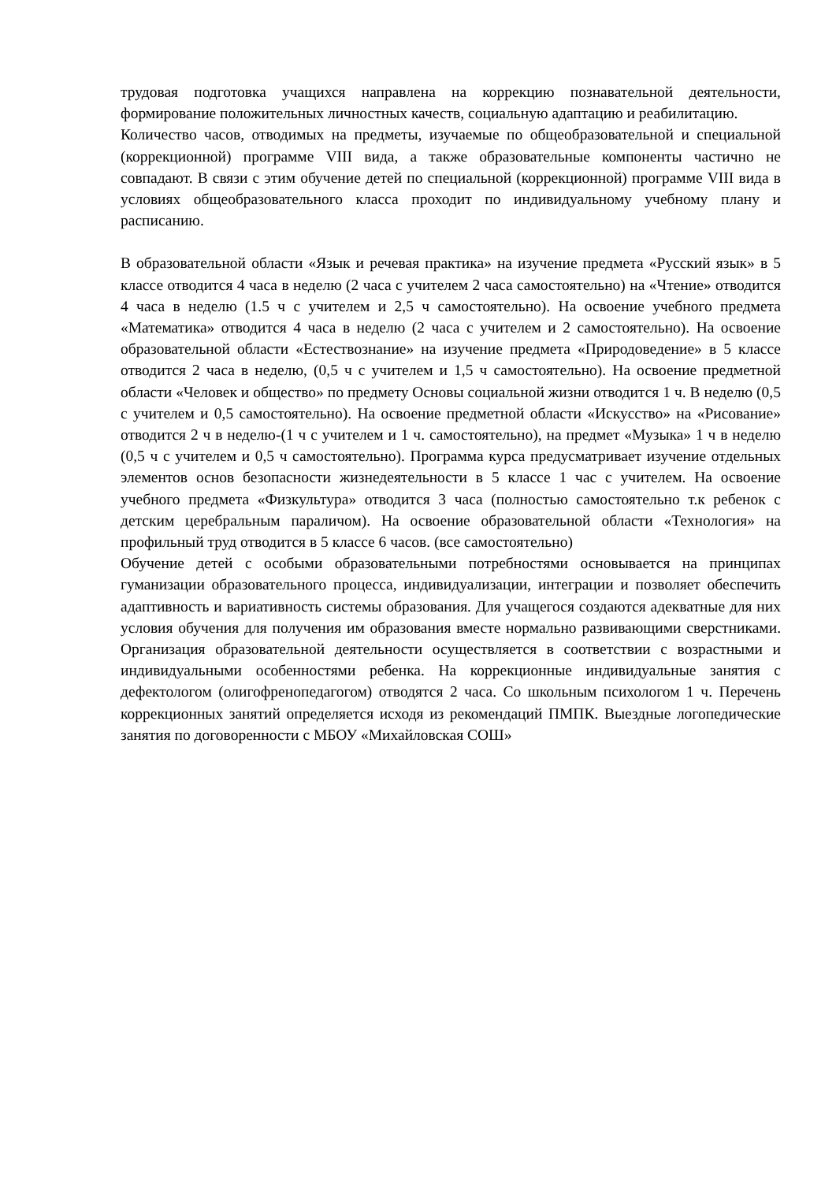трудовая подготовка учащихся направлена на коррекцию познавательной деятельности, формирование положительных личностных качеств, социальную адаптацию и реабилитацию.
Количество часов, отводимых на предметы, изучаемые по общеобразовательной и специальной (коррекционной) программе VIII вида, а также образовательные компоненты частично не совпадают. В связи с этим обучение детей по специальной (коррекционной) программе VIII вида в условиях общеобразовательного класса проходит по индивидуальному учебному плану и расписанию.
В образовательной области «Язык и речевая практика» на изучение предмета «Русский язык» в 5 классе отводится 4 часа в неделю (2 часа с учителем 2 часа самостоятельно) на «Чтение» отводится 4 часа в неделю (1.5 ч с учителем и 2,5 ч самостоятельно). На освоение учебного предмета «Математика» отводится 4 часа в неделю (2 часа с учителем и 2 самостоятельно). На освоение образовательной области «Естествознание» на изучение предмета «Природоведение» в 5 классе отводится 2 часа в неделю, (0,5 ч с учителем и 1,5 ч самостоятельно). На освоение предметной области «Человек и общество» по предмету Основы социальной жизни отводится 1 ч. В неделю (0,5 с учителем и 0,5 самостоятельно). На освоение предметной области «Искусство» на «Рисование» отводится 2 ч в неделю-(1 ч с учителем и 1 ч. самостоятельно), на предмет «Музыка» 1 ч в неделю (0,5 ч с учителем и 0,5 ч самостоятельно). Программа курса предусматривает изучение отдельных элементов основ безопасности жизнедеятельности в 5 классе 1 час с учителем. На освоение учебного предмета «Физкультура» отводится 3 часа (полностью самостоятельно т.к ребенок с детским церебральным параличом). На освоение образовательной области «Технология» на профильный труд отводится в 5 классе 6 часов. (все самостоятельно)
Обучение детей с особыми образовательными потребностями основывается на принципах гуманизации образовательного процесса, индивидуализации, интеграции и позволяет обеспечить адаптивность и вариативность системы образования. Для учащегося создаются адекватные для них условия обучения для получения им образования вместе нормально развивающими сверстниками. Организация образовательной деятельности осуществляется в соответствии с возрастными и индивидуальными особенностями ребенка. На коррекционные индивидуальные занятия с дефектологом (олигофренопедагогом) отводятся 2 часа. Со школьным психологом 1 ч. Перечень коррекционных занятий определяется исходя из рекомендаций ПМПК. Выездные логопедические занятия по договоренности с МБОУ «Михайловская СОШ»